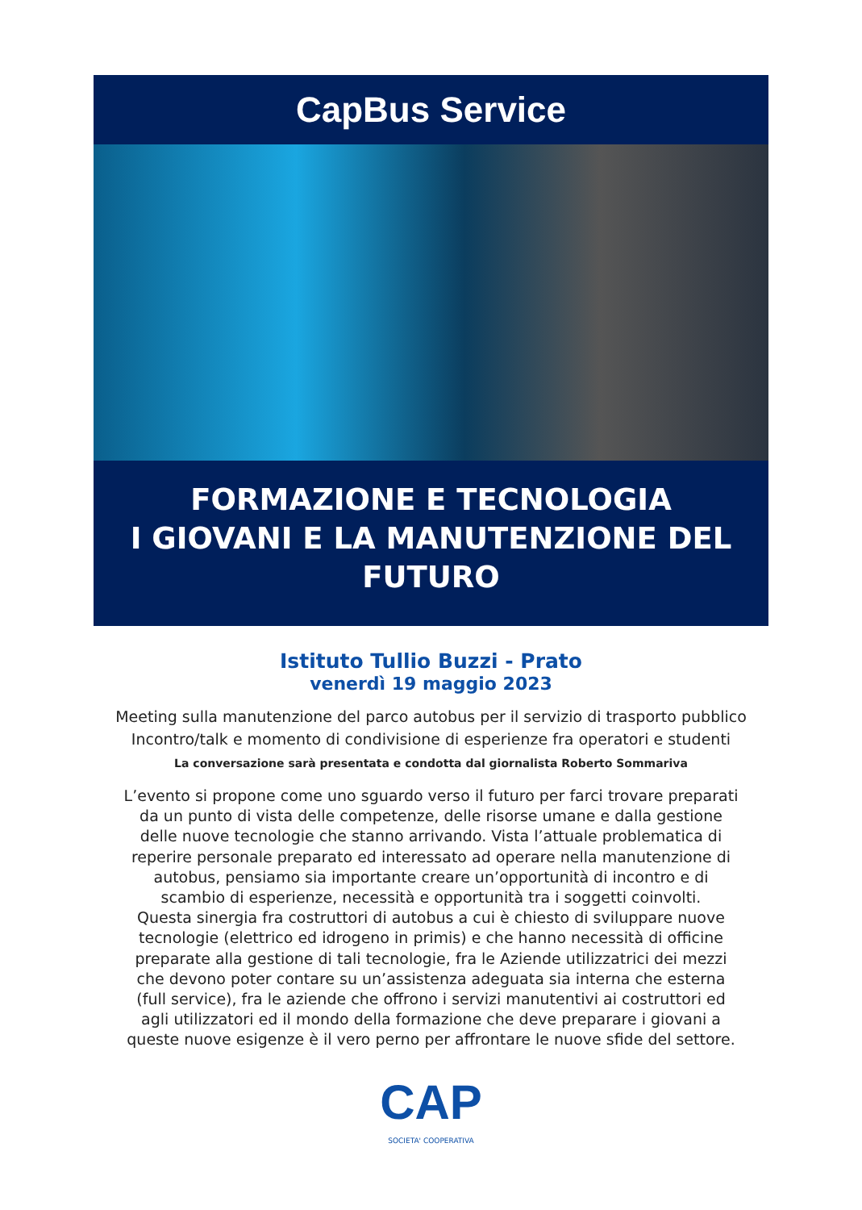CapBus Service
FORMAZIONE E TECNOLOGIA
I GIOVANI E LA MANUTENZIONE DEL
FUTURO
Istituto Tullio Buzzi - Prato
venerdì 19 maggio 2023
Meeting sulla manutenzione del parco autobus per il servizio di trasporto pubblico
Incontro/talk e momento di condivisione di esperienze fra operatori e studenti
La conversazione sarà presentata e condotta dal giornalista Roberto Sommariva
L’evento si propone come uno sguardo verso il futuro per farci trovare preparati
da un punto di vista delle competenze, delle risorse umane e dalla gestione
delle nuove tecnologie che stanno arrivando. Vista l’attuale problematica di
reperire personale preparato ed interessato ad operare nella manutenzione di
autobus, pensiamo sia importante creare un’opportunità di incontro e di
scambio di esperienze, necessità e opportunità tra i soggetti coinvolti.
Questa sinergia fra costruttori di autobus a cui è chiesto di sviluppare nuove
tecnologie (elettrico ed idrogeno in primis) e che hanno necessità di officine
preparate alla gestione di tali tecnologie, fra le Aziende utilizzatrici dei mezzi
che devono poter contare su un’assistenza adeguata sia interna che esterna
(full service), fra le aziende che offrono i servizi manutentivi ai costruttori ed
agli utilizzatori ed il mondo della formazione che deve preparare i giovani a
queste nuove esigenze è il vero perno per affrontare le nuove sfide del settore.
CAP
SOCIETA' COOPERATIVA